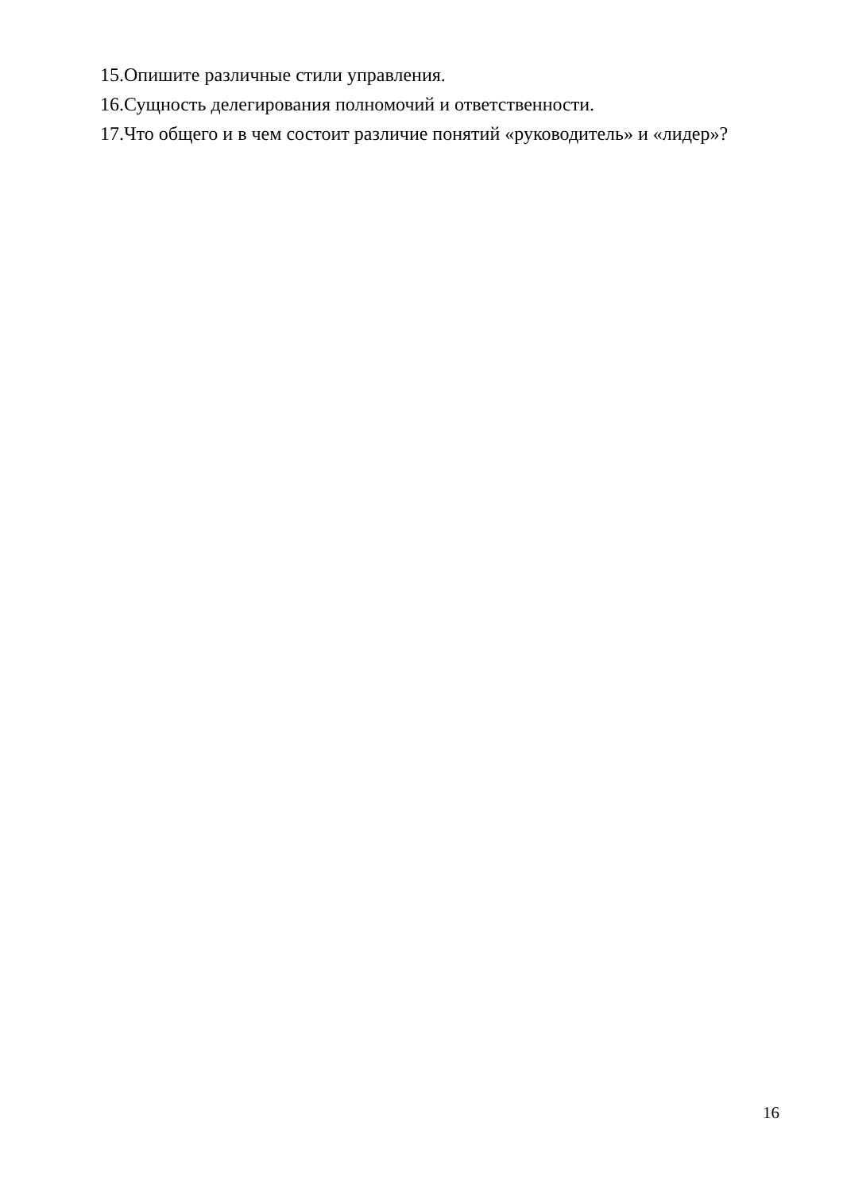15.Опишите различные стили управления.
16.Сущность делегирования полномочий и ответственности.
17.Что общего и в чем состоит различие понятий «руководитель» и «лидер»?
16